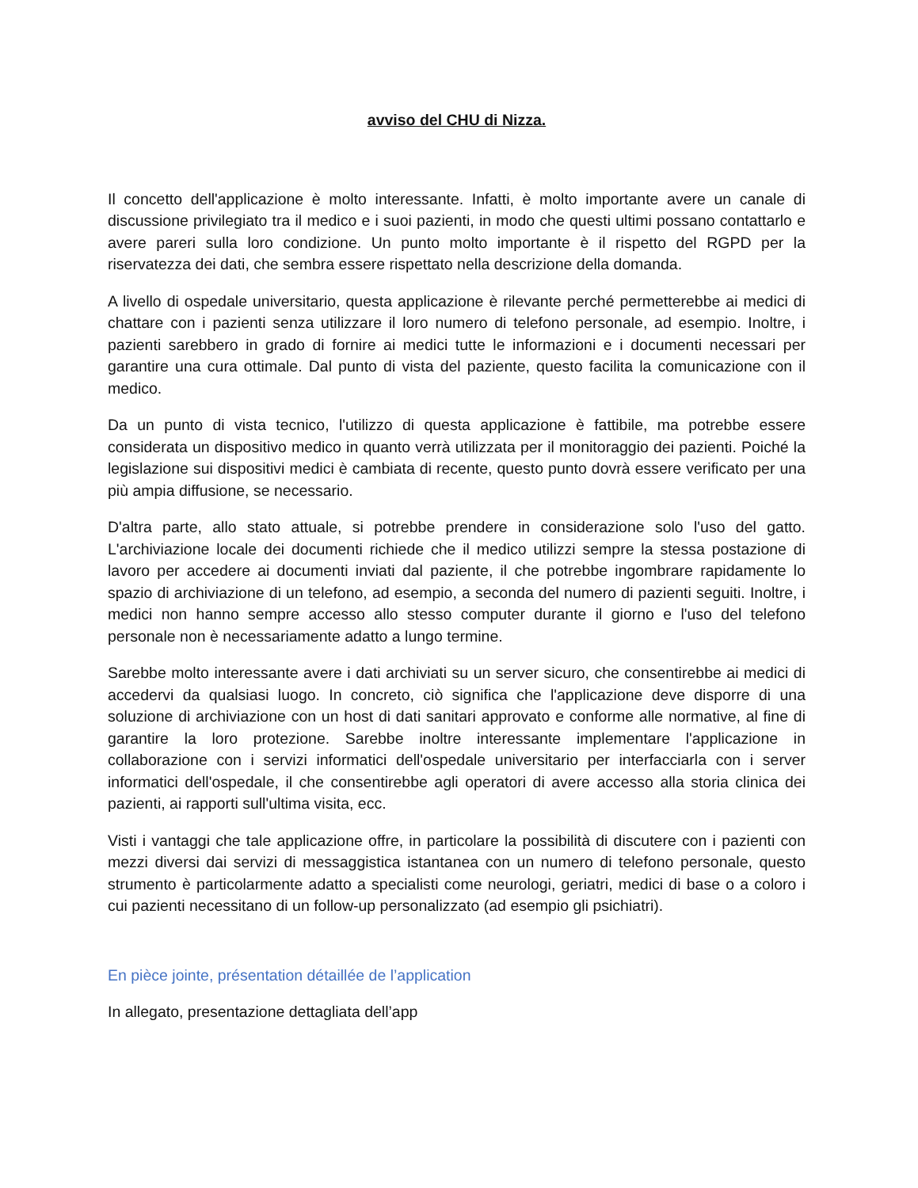avviso del CHU di Nizza.
Il concetto dell'applicazione è molto interessante. Infatti, è molto importante avere un canale di discussione privilegiato tra il medico e i suoi pazienti, in modo che questi ultimi possano contattarlo e avere pareri sulla loro condizione. Un punto molto importante è il rispetto del RGPD per la riservatezza dei dati, che sembra essere rispettato nella descrizione della domanda.
A livello di ospedale universitario, questa applicazione è rilevante perché permetterebbe ai medici di chattare con i pazienti senza utilizzare il loro numero di telefono personale, ad esempio. Inoltre, i pazienti sarebbero in grado di fornire ai medici tutte le informazioni e i documenti necessari per garantire una cura ottimale. Dal punto di vista del paziente, questo facilita la comunicazione con il medico.
Da un punto di vista tecnico, l'utilizzo di questa applicazione è fattibile, ma potrebbe essere considerata un dispositivo medico in quanto verrà utilizzata per il monitoraggio dei pazienti. Poiché la legislazione sui dispositivi medici è cambiata di recente, questo punto dovrà essere verificato per una più ampia diffusione, se necessario.
D'altra parte, allo stato attuale, si potrebbe prendere in considerazione solo l'uso del gatto. L'archiviazione locale dei documenti richiede che il medico utilizzi sempre la stessa postazione di lavoro per accedere ai documenti inviati dal paziente, il che potrebbe ingombrare rapidamente lo spazio di archiviazione di un telefono, ad esempio, a seconda del numero di pazienti seguiti. Inoltre, i medici non hanno sempre accesso allo stesso computer durante il giorno e l'uso del telefono personale non è necessariamente adatto a lungo termine.
Sarebbe molto interessante avere i dati archiviati su un server sicuro, che consentirebbe ai medici di accedervi da qualsiasi luogo. In concreto, ciò significa che l'applicazione deve disporre di una soluzione di archiviazione con un host di dati sanitari approvato e conforme alle normative, al fine di garantire la loro protezione. Sarebbe inoltre interessante implementare l'applicazione in collaborazione con i servizi informatici dell'ospedale universitario per interfacciarla con i server informatici dell'ospedale, il che consentirebbe agli operatori di avere accesso alla storia clinica dei pazienti, ai rapporti sull'ultima visita, ecc.
Visti i vantaggi che tale applicazione offre, in particolare la possibilità di discutere con i pazienti con mezzi diversi dai servizi di messaggistica istantanea con un numero di telefono personale, questo strumento è particolarmente adatto a specialisti come neurologi, geriatri, medici di base o a coloro i cui pazienti necessitano di un follow-up personalizzato (ad esempio gli psichiatri).
En pièce jointe, présentation détaillée de l’application
In allegato, presentazione dettagliata dell’app